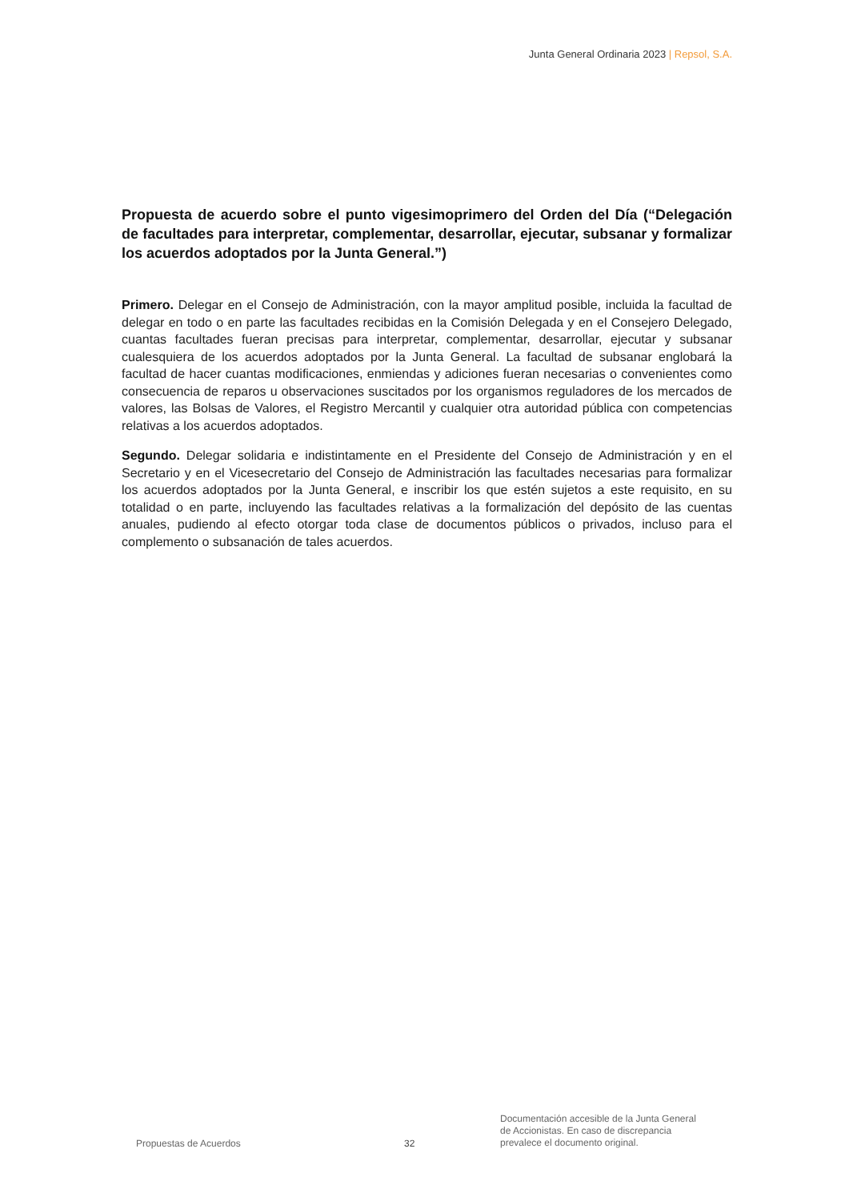Junta General Ordinaria 2023 | Repsol, S.A.
Propuesta de acuerdo sobre el punto vigesimoprimero del Orden del Día (“Delegación de facultades para interpretar, complementar, desarrollar, ejecutar, subsanar y formalizar los acuerdos adoptados por la Junta General.”)
Primero. Delegar en el Consejo de Administración, con la mayor amplitud posible, incluida la facultad de delegar en todo o en parte las facultades recibidas en la Comisión Delegada y en el Consejero Delegado, cuantas facultades fueran precisas para interpretar, complementar, desarrollar, ejecutar y subsanar cualesquiera de los acuerdos adoptados por la Junta General. La facultad de subsanar englobará la facultad de hacer cuantas modificaciones, enmiendas y adiciones fueran necesarias o convenientes como consecuencia de reparos u observaciones suscitados por los organismos reguladores de los mercados de valores, las Bolsas de Valores, el Registro Mercantil y cualquier otra autoridad pública con competencias relativas a los acuerdos adoptados.
Segundo. Delegar solidaria e indistintamente en el Presidente del Consejo de Administración y en el Secretario y en el Vicesecretario del Consejo de Administración las facultades necesarias para formalizar los acuerdos adoptados por la Junta General, e inscribir los que estén sujetos a este requisito, en su totalidad o en parte, incluyendo las facultades relativas a la formalización del depósito de las cuentas anuales, pudiendo al efecto otorgar toda clase de documentos públicos o privados, incluso para el complemento o subsanación de tales acuerdos.
Propuestas de Acuerdos
32
Documentación accesible de la Junta General
de Accionistas. En caso de discrepancia
prevalece el documento original.